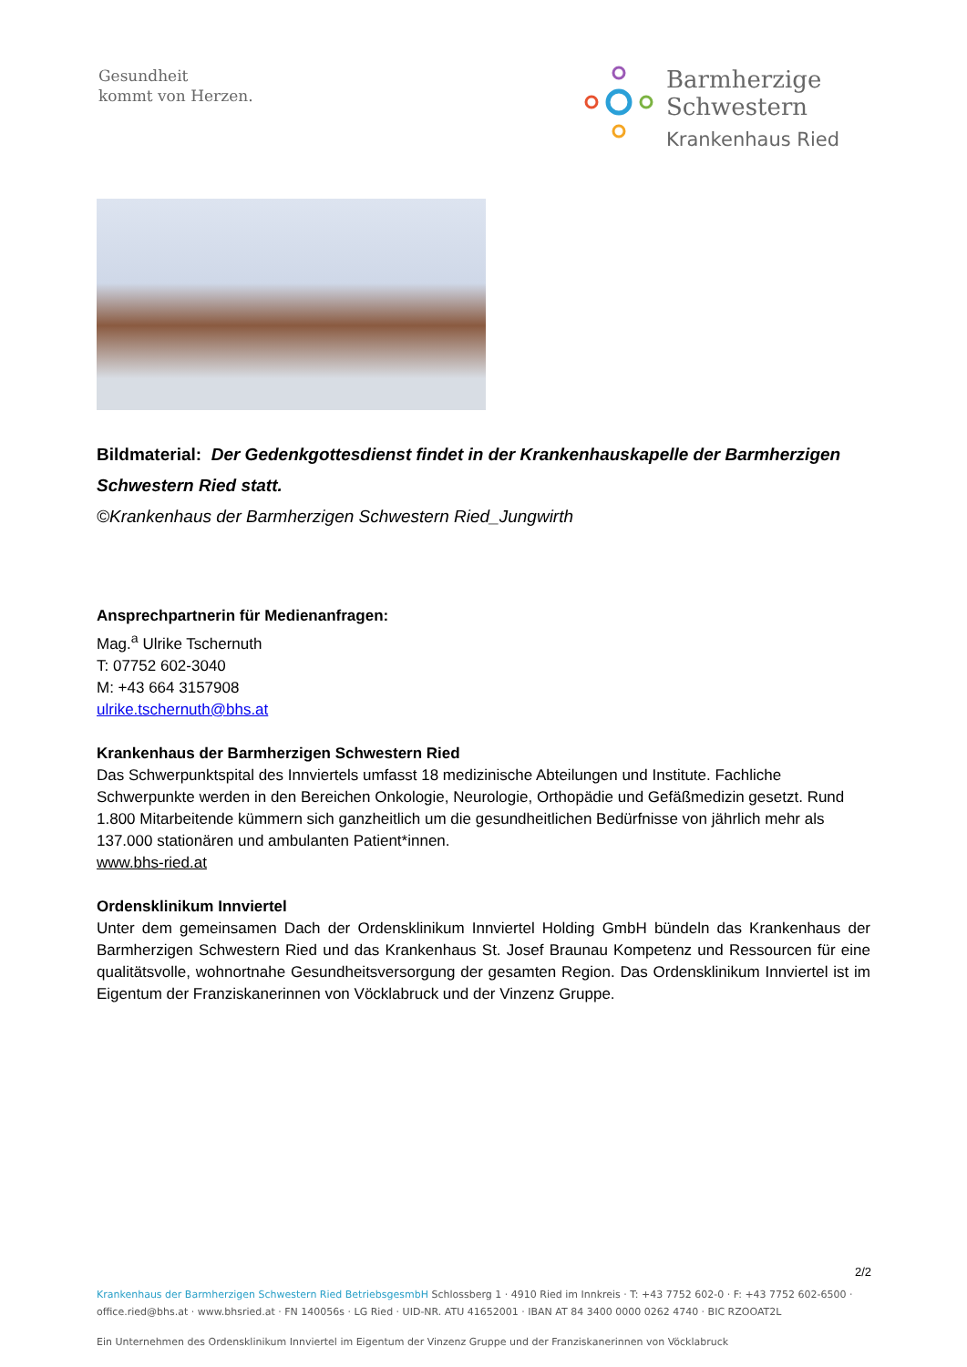Gesundheit
kommt von Herzen.
Barmherzige
Schwestern
Krankenhaus Ried
Bildmaterial: Der Gedenkgottesdienst findet in der Krankenhauskapelle der Barmherzigen Schwestern Ried statt.
©Krankenhaus der Barmherzigen Schwestern Ried_Jungwirth
Ansprechpartnerin für Medienanfragen:
Mag.<sup>a</sup> Ulrike Tschernuth
T: 07752 602-3040
M: +43 664 3157908
ulrike.tschernuth@bhs.at
Krankenhaus der Barmherzigen Schwestern Ried
Das Schwerpunktspital des Innviertels umfasst 18 medizinische Abteilungen und Institute. Fachliche Schwerpunkte werden in den Bereichen Onkologie, Neurologie, Orthopädie und Gefäßmedizin gesetzt. Rund 1.800 Mitarbeitende kümmern sich ganzheitlich um die gesundheitlichen Bedürfnisse von jährlich mehr als 137.000 stationären und ambulanten Patient*innen.
www.bhs-ried.at
Ordensklinikum Innviertel
Unter dem gemeinsamen Dach der Ordensklinikum Innviertel Holding GmbH bündeln das Krankenhaus der Barmherzigen Schwestern Ried und das Krankenhaus St. Josef Braunau Kompetenz und Ressourcen für eine qualitätsvolle, wohnortnahe Gesundheitsversorgung der gesamten Region. Das Ordensklinikum Innviertel ist im Eigentum der Franziskanerinnen von Vöcklabruck und der Vinzenz Gruppe.
2/2
Krankenhaus der Barmherzigen Schwestern Ried BetriebsgesmbH Schlossberg 1 · 4910 Ried im Innkreis · T: +43 7752 602-0 · F: +43 7752 602-6500 · office.ried@bhs.at · www.bhsried.at · FN 140056s · LG Ried · UID-NR. ATU 41652001 · IBAN AT 84 3400 0000 0262 4740 · BIC RZOOAT2L
Ein Unternehmen des Ordensklinikum Innviertel im Eigentum der Vinzenz Gruppe und der Franziskanerinnen von Vöcklabruck